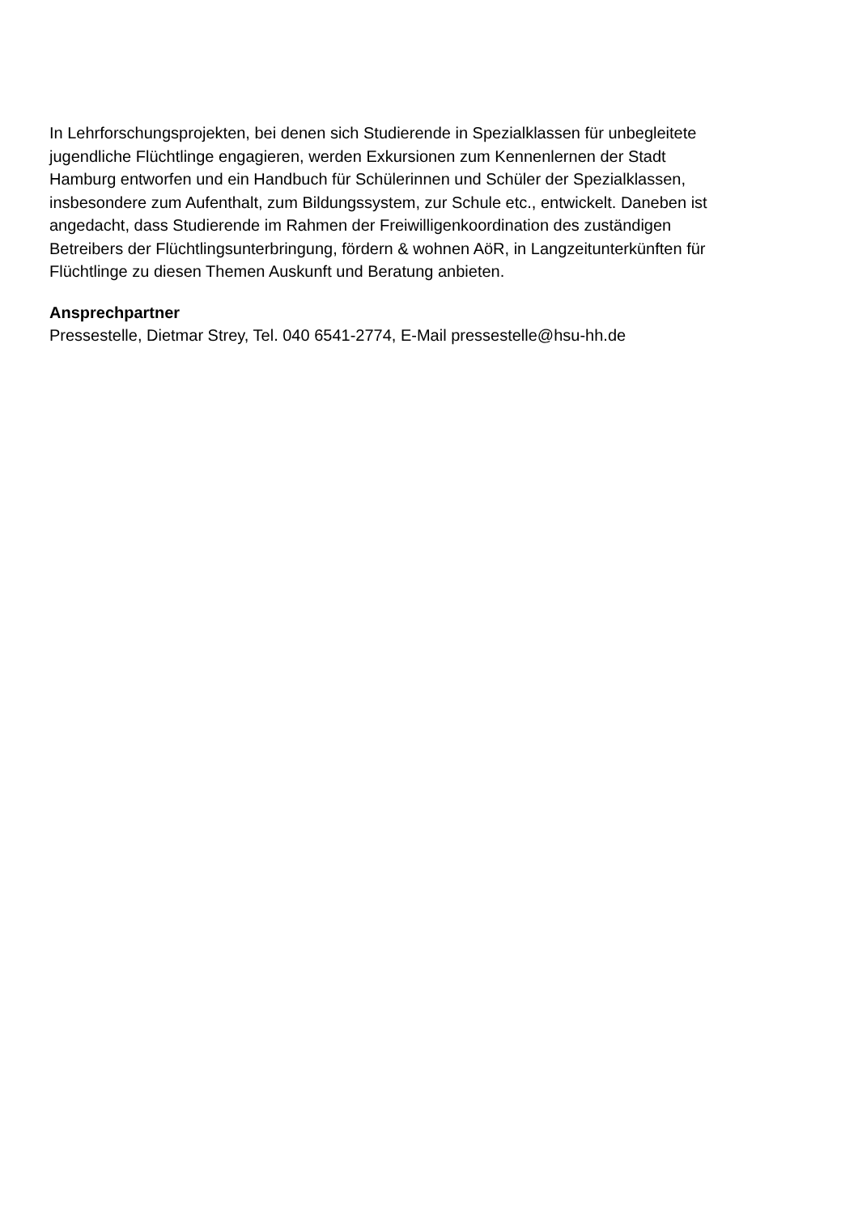In Lehrforschungsprojekten, bei denen sich Studierende in Spezialklassen für unbegleitete jugendliche Flüchtlinge engagieren, werden Exkursionen zum Kennenlernen der Stadt Hamburg entworfen und ein Handbuch für Schülerinnen und Schüler der Spezialklassen, insbesondere zum Aufenthalt, zum Bildungssystem, zur Schule etc., entwickelt. Daneben ist angedacht, dass Studierende im Rahmen der Freiwilligenkoordination des zuständigen Betreibers der Flüchtlingsunterbringung, fördern & wohnen AöR, in Langzeitunterkünften für Flüchtlinge zu diesen Themen Auskunft und Beratung anbieten.
Ansprechpartner
Pressestelle, Dietmar Strey, Tel. 040 6541-2774, E-Mail pressestelle@hsu-hh.de